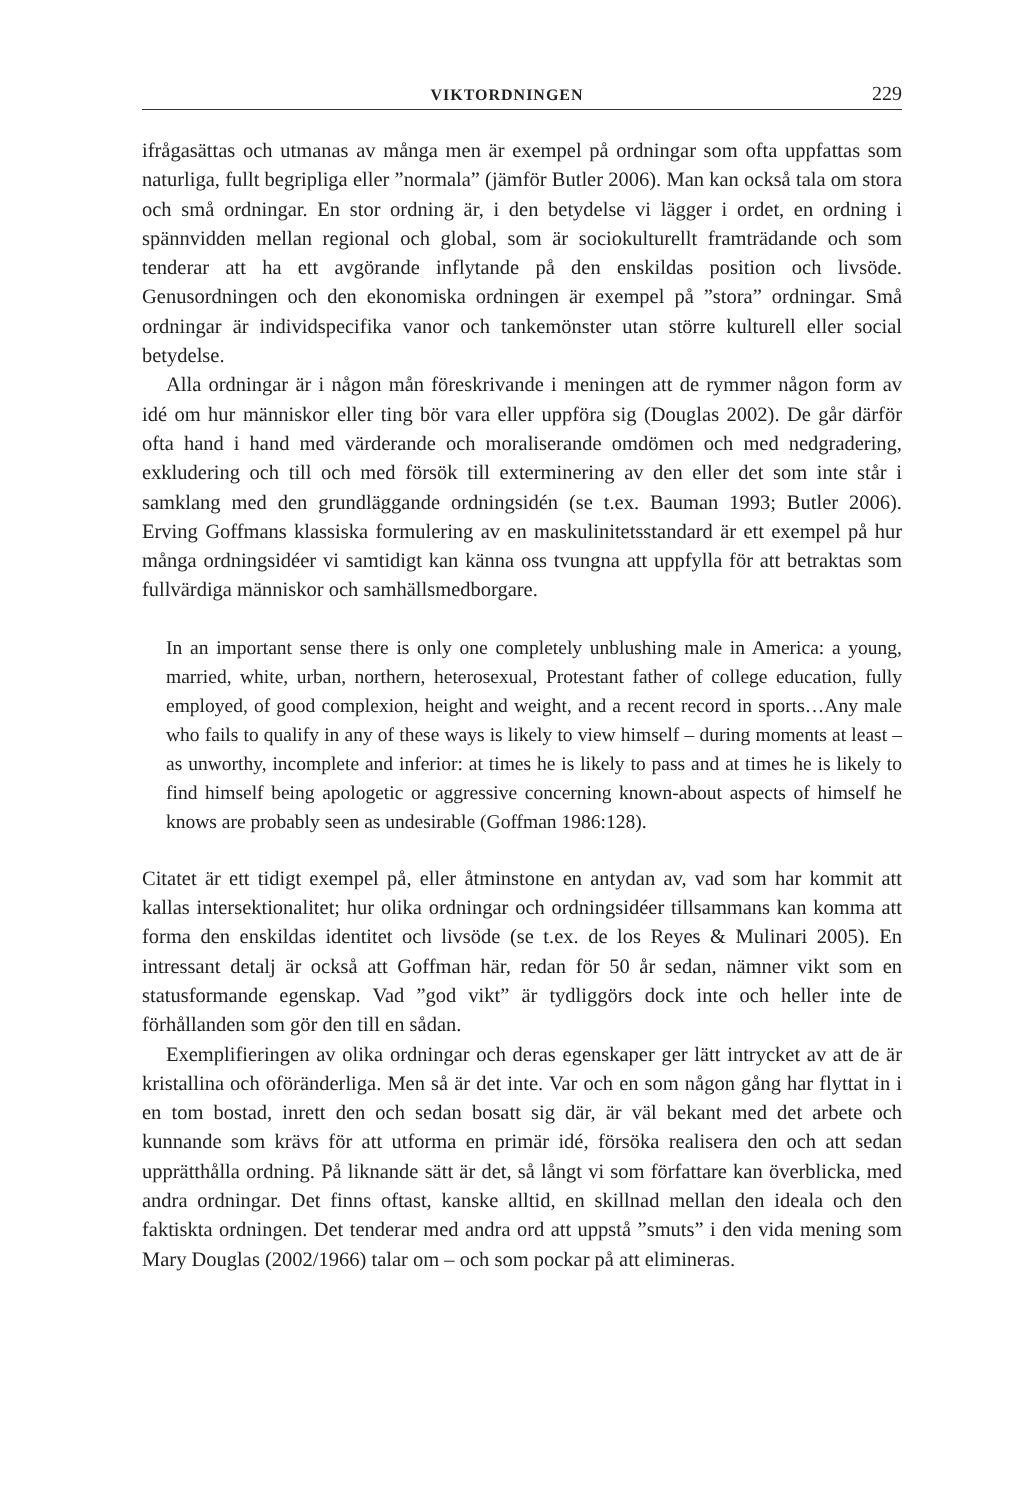VIKTORDNINGEN 229
ifrågasättas och utmanas av många men är exempel på ordningar som ofta uppfattas som naturliga, fullt begripliga eller ”normala” (jämför Butler 2006). Man kan också tala om stora och små ordningar. En stor ordning är, i den betydelse vi lägger i ordet, en ordning i spännvidden mellan regional och global, som är sociokulturellt framträdande och som tenderar att ha ett avgörande inflytande på den enskildas position och livsöde. Genusordningen och den ekonomiska ordningen är exempel på ”stora” ordningar. Små ordningar är individspecifika vanor och tankemönster utan större kulturell eller social betydelse.
Alla ordningar är i någon mån föreskrivande i meningen att de rymmer någon form av idé om hur människor eller ting bör vara eller uppföra sig (Douglas 2002). De går därför ofta hand i hand med värderande och moraliserande omdömen och med nedgradering, exkludering och till och med försök till exterminering av den eller det som inte står i samklang med den grundläggande ordningsidén (se t.ex. Bauman 1993; Butler 2006). Erving Goffmans klassiska formulering av en maskulinitetsstandard är ett exempel på hur många ordningsidéer vi samtidigt kan känna oss tvungna att uppfylla för att betraktas som fullvärdiga människor och samhällsmedborgare.
In an important sense there is only one completely unblushing male in America: a young, married, white, urban, northern, heterosexual, Protestant father of college education, fully employed, of good complexion, height and weight, and a recent record in sports…Any male who fails to qualify in any of these ways is likely to view himself – during moments at least – as unworthy, incomplete and inferior: at times he is likely to pass and at times he is likely to find himself being apologetic or aggressive concerning known-about aspects of himself he knows are probably seen as undesirable (Goffman 1986:128).
Citatet är ett tidigt exempel på, eller åtminstone en antydan av, vad som har kommit att kallas intersektionalitet; hur olika ordningar och ordningsidéer tillsammans kan komma att forma den enskildas identitet och livsöde (se t.ex. de los Reyes & Mulinari 2005). En intressant detalj är också att Goffman här, redan för 50 år sedan, nämner vikt som en statusformande egenskap. Vad ”god vikt” är tydliggörs dock inte och heller inte de förhållanden som gör den till en sådan.
Exemplifieringen av olika ordningar och deras egenskaper ger lätt intrycket av att de är kristallina och oföränderliga. Men så är det inte. Var och en som någon gång har flyttat in i en tom bostad, inrett den och sedan bosatt sig där, är väl bekant med det arbete och kunnande som krävs för att utforma en primär idé, försöka realisera den och att sedan upprätthålla ordning. På liknande sätt är det, så långt vi som författare kan överblicka, med andra ordningar. Det finns oftast, kanske alltid, en skillnad mellan den ideala och den faktiskta ordningen. Det tenderar med andra ord att uppstå ”smuts” i den vida mening som Mary Douglas (2002/1966) talar om – och som pockar på att elimineras.